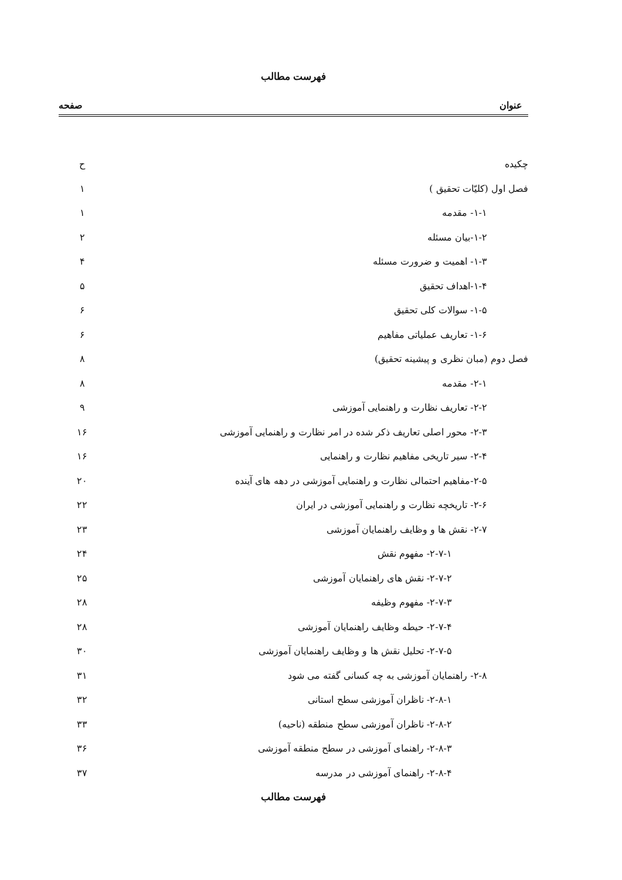فهرست مطالب
عنوان صفحه
چکیده ح
فصل اول (کلیّات تحقیق ) ۱
۱-۱- مقدمه ۱
۱-۲-بیان مسئله ۲
۱-۳- اهمیت و ضرورت مسئله ۴
۱-۴-اهداف تحقیق ۵
۱-۵- سوالات کلی تحقیق ۶
۱-۶- تعاریف عملیاتی مفاهیم ۶
فصل دوم (مبان نظری و پیشینه تحقیق) ۸
۲-۱- مقدمه ۸
۲-۲- تعاریف نظارت و راهنمایی آموزشی ۹
۲-۳- محور اصلی تعاریف ذکر شده در امر نظارت و راهنمایی آموزشی ۱۶
۲-۴- سیر تاریخی مفاهیم نظارت و راهنمایی ۱۶
۲-۵-مفاهیم احتمالی نظارت و راهنمایی آموزشی در دهه های آینده ۲۰
۲-۶- تاریخچه نظارت و راهنمایی آموزشی در ایران ۲۲
۲-۷- نقش ها و وظایف راهنمایان آموزشی ۲۳
۲-۷-۱- مفهوم نقش ۲۴
۲-۷-۲- نقش های راهنمایان آموزشی ۲۵
۲-۷-۳- مفهوم وظیفه ۲۸
۲-۷-۴- حیطه وظایف راهنمایان آموزشی ۲۸
۲-۷-۵- تحلیل نقش ها و وظایف راهنمایان آموزشی ۳۰
۲-۸- راهنمایان آموزشی به چه کسانی گفته می شود ۳۱
۲-۸-۱- ناظران آموزشی سطح استانی ۳۲
۲-۸-۲- ناظران آموزشی سطح منطقه (ناحیه) ۳۳
۲-۸-۳- راهنمای آموزشی در سطح منطقه آموزشی ۳۶
۲-۸-۴- راهنمای آموزشی در مدرسه ۳۷
فهرست مطالب